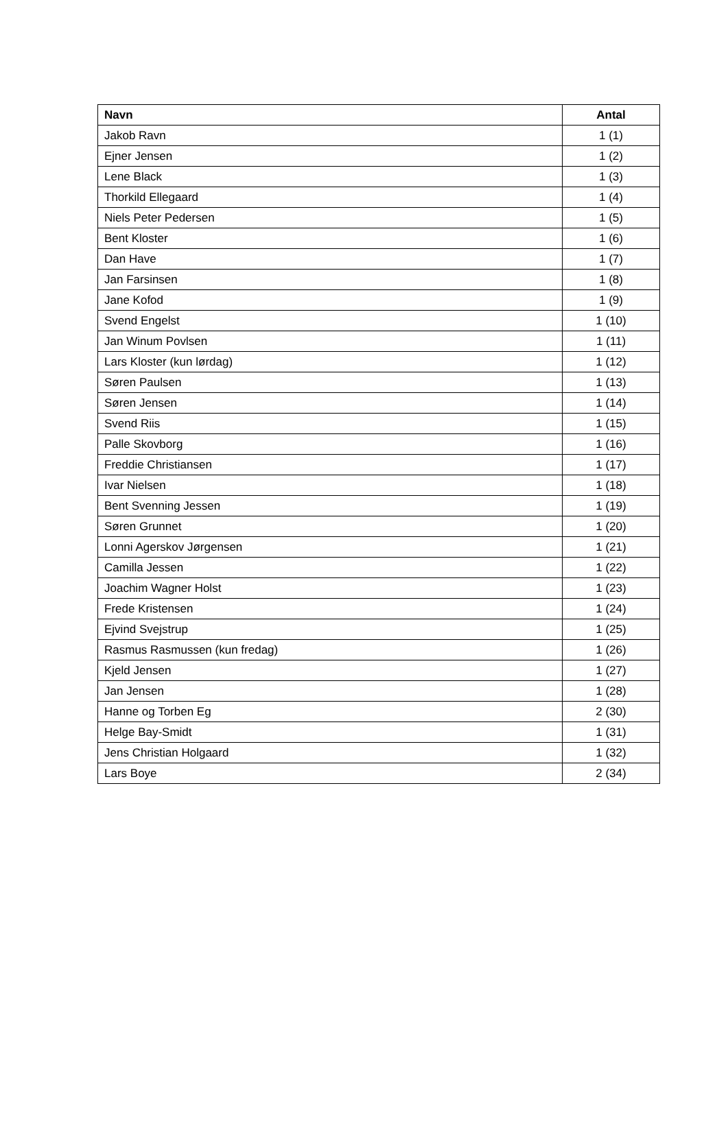| Navn | Antal |
| --- | --- |
| Jakob Ravn | 1 (1) |
| Ejner Jensen | 1 (2) |
| Lene Black | 1 (3) |
| Thorkild Ellegaard | 1 (4) |
| Niels Peter Pedersen | 1 (5) |
| Bent Kloster | 1 (6) |
| Dan Have | 1 (7) |
| Jan Farsinsen | 1 (8) |
| Jane Kofod | 1 (9) |
| Svend Engelst | 1 (10) |
| Jan Winum Povlsen | 1 (11) |
| Lars Kloster (kun lørdag) | 1 (12) |
| Søren Paulsen | 1 (13) |
| Søren Jensen | 1 (14) |
| Svend Riis | 1 (15) |
| Palle Skovborg | 1 (16) |
| Freddie Christiansen | 1 (17) |
| Ivar Nielsen | 1 (18) |
| Bent Svenning Jessen | 1 (19) |
| Søren Grunnet | 1 (20) |
| Lonni Agerskov Jørgensen | 1 (21) |
| Camilla Jessen | 1 (22) |
| Joachim Wagner Holst | 1 (23) |
| Frede Kristensen | 1 (24) |
| Ejvind Svejstrup | 1 (25) |
| Rasmus Rasmussen (kun fredag) | 1 (26) |
| Kjeld Jensen | 1 (27) |
| Jan Jensen | 1 (28) |
| Hanne og Torben Eg | 2 (30) |
| Helge Bay-Smidt | 1 (31) |
| Jens Christian Holgaard | 1 (32) |
| Lars Boye | 2 (34) |